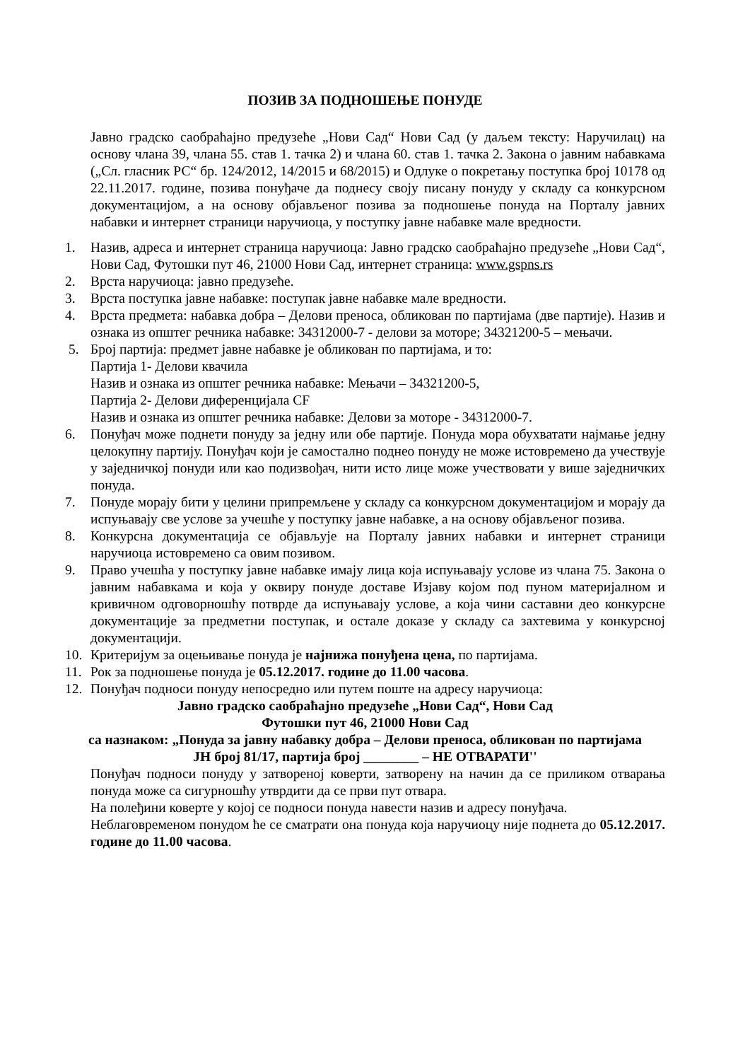ПОЗИВ ЗА ПОДНОШЕЊЕ ПОНУДЕ
Јавно градско саобраћајно предузеће „Нови Сад“ Нови Сад (у даљем тексту: Наручилац) на основу члана 39, члана 55. став 1. тачка 2) и члана 60. став 1. тачка 2. Закона о јавним набавкама („Сл. гласник РС“ бр. 124/2012, 14/2015 и 68/2015) и Одлуке о покретању поступка број 10178 од 22.11.2017. године, позива понуђаче да поднесу своју писану понуду у складу са конкурсном документацијом, а на основу објављеног позива за подношење понуда на Порталу јавних набавки и интернет страници наручиоца, у поступку јавне набавке мале вредности.
1. Назив, адреса и интернет страница наручиоца: Јавно градско саобраћајно предузеће „Нови Сад“, Нови Сад, Футошки пут 46, 21000 Нови Сад, интернет страница: www.gspns.rs
2. Врста наручиоца: јавно предузеће.
3. Врста поступка јавне набавке: поступак јавне набавке мале вредности.
4. Врста предмета: набавка добра – Делови преноса, обликован по партијама (две партије). Назив и ознака из општег речника набавке: 34312000-7 - делови за моторе; 34321200-5 – мењачи.
5. Број партија: предмет јавне набавке је обликован по партијама, и то:
Партија 1- Делови квачила
Назив и ознака из општег речника набавке: Мењачи – 34321200-5,
Партија 2- Делови диференцијала CF
Назив и ознака из општег речника набавке: Делови за моторе - 34312000-7.
6. Понуђач може поднети понуду за једну или обе партије. Понуда мора обухватати најмање једну целокупну партију. Понуђач који је самостално поднео понуду не може истовремено да учествује у заједничкој понуди или као подизвођач, нити исто лице може учествовати у више заједничких понуда.
7. Понуде морају бити у целини припремљене у складу са конкурсном документацијом и морају да испуњавају све услове за учешће у поступку јавне набавке, а на основу објављеног позива.
8. Конкурсна документација се објављује на Порталу јавних набавки и интернет страници наручиоца истовремено са овим позивом.
9. Право учешћа у поступку јавне набавке имају лица која испуњавају услове из члана 75. Закона о јавним набавкама и која у оквиру понуде доставе Изјаву којом под пуном материјалном и кривичном одговорношћу потврде да испуњавају услове, а која чини саставни део конкурсне документације за предметни поступак, и остале доказе у складу са захтевима у конкурсној документацији.
10. Критеријум за оцењивање понуда је најнижа понуђена цена, по партијама.
11. Рок за подношење понуда је 05.12.2017. године до 11.00 часова.
12. Понуђач подноси понуду непосредно или путем поште на адресу наручиоца:
Јавно градско саобраћајно предузеће „Нови Сад“, Нови Сад
Футошки пут 46, 21000 Нови Сад
са назнаком: „Понуда за јавну набавку добра – Делови преноса, обликован по партијама
ЈН број 81/17, партија број ________ – НЕ ОТВАРАТИ''
Понуђач подноси понуду у затвореној коверти, затворену на начин да се приликом отварања понуда може са сигурношћу утврдити да се први пут отвара.
На полеђини коверте у којој се подноси понуда навести назив и адресу понуђача.
Неблаговременом понудом ће се сматрати она понуда која наручиоцу није поднета до 05.12.2017. године до 11.00 часова.